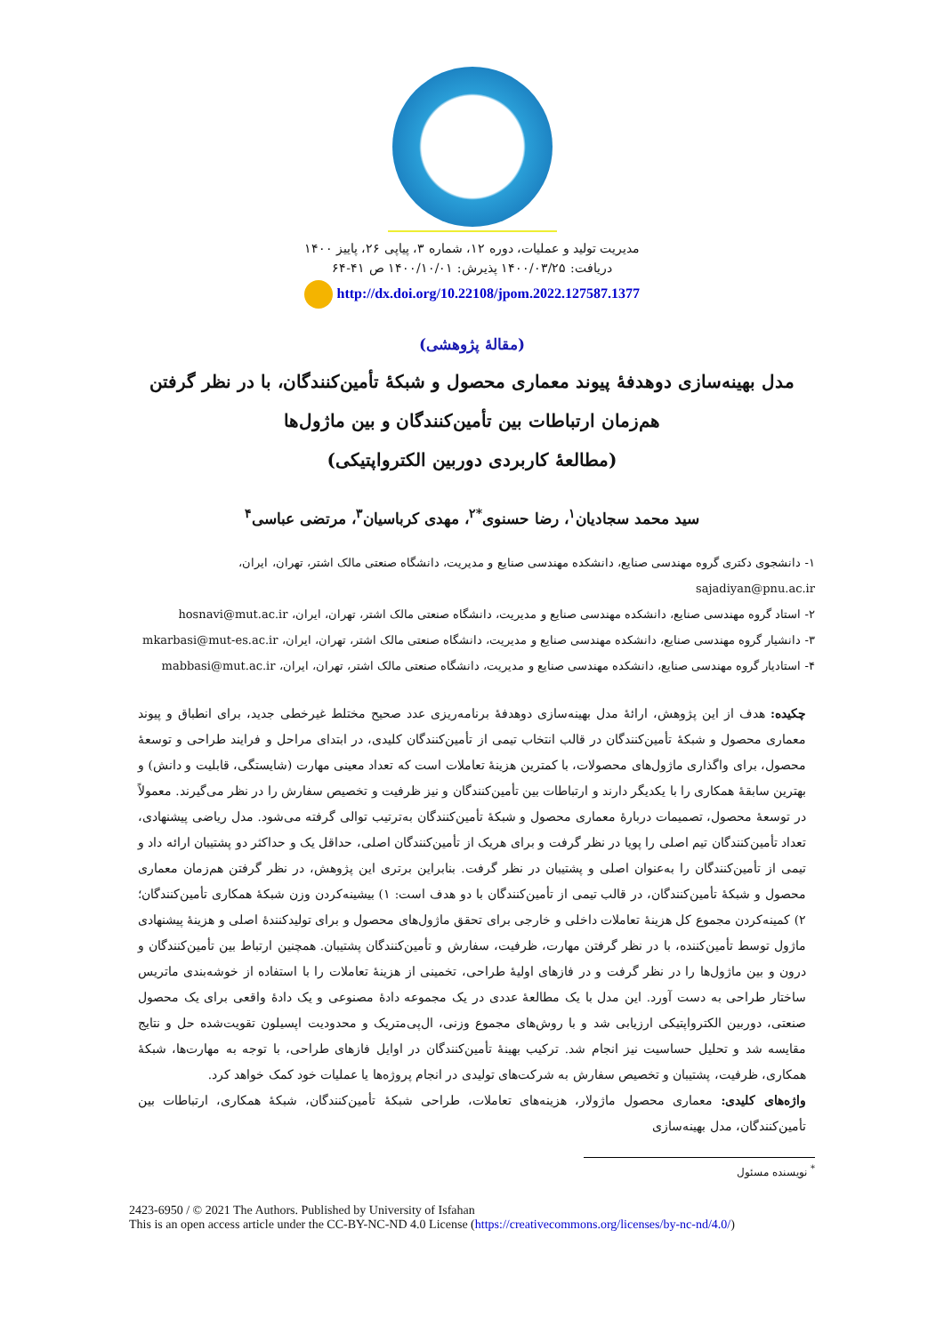مدیریت تولید و عملیات، دوره ۱۲، شماره ۳، پیاپی ۲۶، پاییز ۱۴۰۰
دریافت: ۱۴۰۰/۰۳/۲۵ پذیرش: ۱۴۰۰/۱۰/۰۱ ص ۴۱-۶۴
http://dx.doi.org/10.22108/jpom.2022.127587.1377
(مقالهٔ پژوهشی)
مدل بهینه‌سازی دوهدفهٔ پیوند معماری محصول و شبکهٔ تأمین‌کنندگان، با در نظر گرفتن
هم‌زمان ارتباطات بین تأمین‌کنندگان و بین ماژول‌ها
(مطالعهٔ کاربردی دوربین الکترواپتیکی)
سید محمد سجادیان<sup>۱</sup>، رضا حسنوی<sup>*۲</sup>، مهدی کرباسیان<sup>۳</sup>، مرتضی عباسی<sup>۴</sup>
۱- دانشجوی دکتری گروه مهندسی صنایع، دانشکده مهندسی صنایع و مدیریت، دانشگاه صنعتی مالک اشتر، تهران، ایران، sajadiyan@pnu.ac.ir
۲- استاد گروه مهندسی صنایع، دانشکده مهندسی صنایع و مدیریت، دانشگاه صنعتی مالک اشتر، تهران، ایران، hosnavi@mut.ac.ir
۳- دانشیار گروه مهندسی صنایع، دانشکده مهندسی صنایع و مدیریت، دانشگاه صنعتی مالک اشتر، تهران، ایران، mkarbasi@mut-es.ac.ir
۴- استادیار گروه مهندسی صنایع، دانشکده مهندسی صنایع و مدیریت، دانشگاه صنعتی مالک اشتر، تهران، ایران، mabbasi@mut.ac.ir
چکیده: هدف از این پژوهش، ارائهٔ مدل بهینه‌سازی دوهدفهٔ برنامه‌ریزی عدد صحیح مختلط غیرخطی جدید، برای انطباق و پیوند معماری محصول و شبکهٔ تأمین‌کنندگان در قالب انتخاب تیمی از تأمین‌کنندگان کلیدی، در ابتدای مراحل و فرایند طراحی و توسعهٔ محصول، برای واگذاری ماژول‌های محصولات، با کمترین هزینهٔ تعاملات است که تعداد معینی مهارت (شایستگی، قابلیت و دانش) و بهترین سابقهٔ همکاری را با یکدیگر دارند و ارتباطات بین تأمین‌کنندگان و نیز ظرفیت و تخصیص سفارش را در نظر می‌گیرند. معمولاً در توسعهٔ محصول، تصمیمات دربارهٔ معماری محصول و شبکهٔ تأمین‌کنندگان به‌ترتیب توالی گرفته می‌شود. مدل ریاضی پیشنهادی، تعداد تأمین‌کنندگان تیم اصلی را پویا در نظر گرفت و برای هریک از تأمین‌کنندگان اصلی، حداقل یک و حداکثر دو پشتیبان ارائه داد و تیمی از تأمین‌کنندگان را به‌عنوان اصلی و پشتیبان در نظر گرفت. بنابراین برتری این پژوهش، در نظر گرفتن هم‌زمان معماری محصول و شبکهٔ تأمین‌کنندگان، در قالب تیمی از تأمین‌کنندگان با دو هدف است: ۱) بیشینه‌کردن وزن شبکهٔ همکاری تأمین‌کنندگان؛ ۲) کمینه‌کردن مجموع کل هزینهٔ تعاملات داخلی و خارجی برای تحقق ماژول‌های محصول و برای تولیدکنندهٔ اصلی و هزینهٔ پیشنهادی ماژول توسط تأمین‌کننده، با در نظر گرفتن مهارت، ظرفیت، سفارش و تأمین‌کنندگان پشتیبان. همچنین ارتباط بین تأمین‌کنندگان و درون و بین ماژول‌ها را در نظر گرفت و در فازهای اولیهٔ طراحی، تخمینی از هزینهٔ تعاملات را با استفاده از خوشه‌بندی ماتریس ساختار طراحی به دست آورد. این مدل با یک مطالعهٔ عددی در یک مجموعه دادهٔ مصنوعی و یک دادهٔ واقعی برای یک محصول صنعتی، دوربین الکترواپتیکی ارزیابی شد و با روش‌های مجموع وزنی، ال‌پی‌متریک و محدودیت اپسیلون تقویت‌شده حل و نتایج مقایسه شد و تحلیل حساسیت نیز انجام شد. ترکیب بهینهٔ تأمین‌کنندگان در اوایل فازهای طراحی، با توجه به مهارت‌ها، شبکهٔ همکاری، ظرفیت، پشتیبان و تخصیص سفارش به شرکت‌های تولیدی در انجام پروژه‌ها یا عملیات خود کمک خواهد کرد.
واژه‌های کلیدی: معماری محصول ماژولار، هزینه‌های تعاملات، طراحی شبکهٔ تأمین‌کنندگان، شبکهٔ همکاری، ارتباطات بین تأمین‌کنندگان، مدل بهینه‌سازی
<sup>*</sup> نویسنده مسئول
2423-6950 / © 2021 The Authors. Published by University of Isfahan
This is an open access article under the CC-BY-NC-ND 4.0 License (https://creativecommons.org/licenses/by-nc-nd/4.0/)